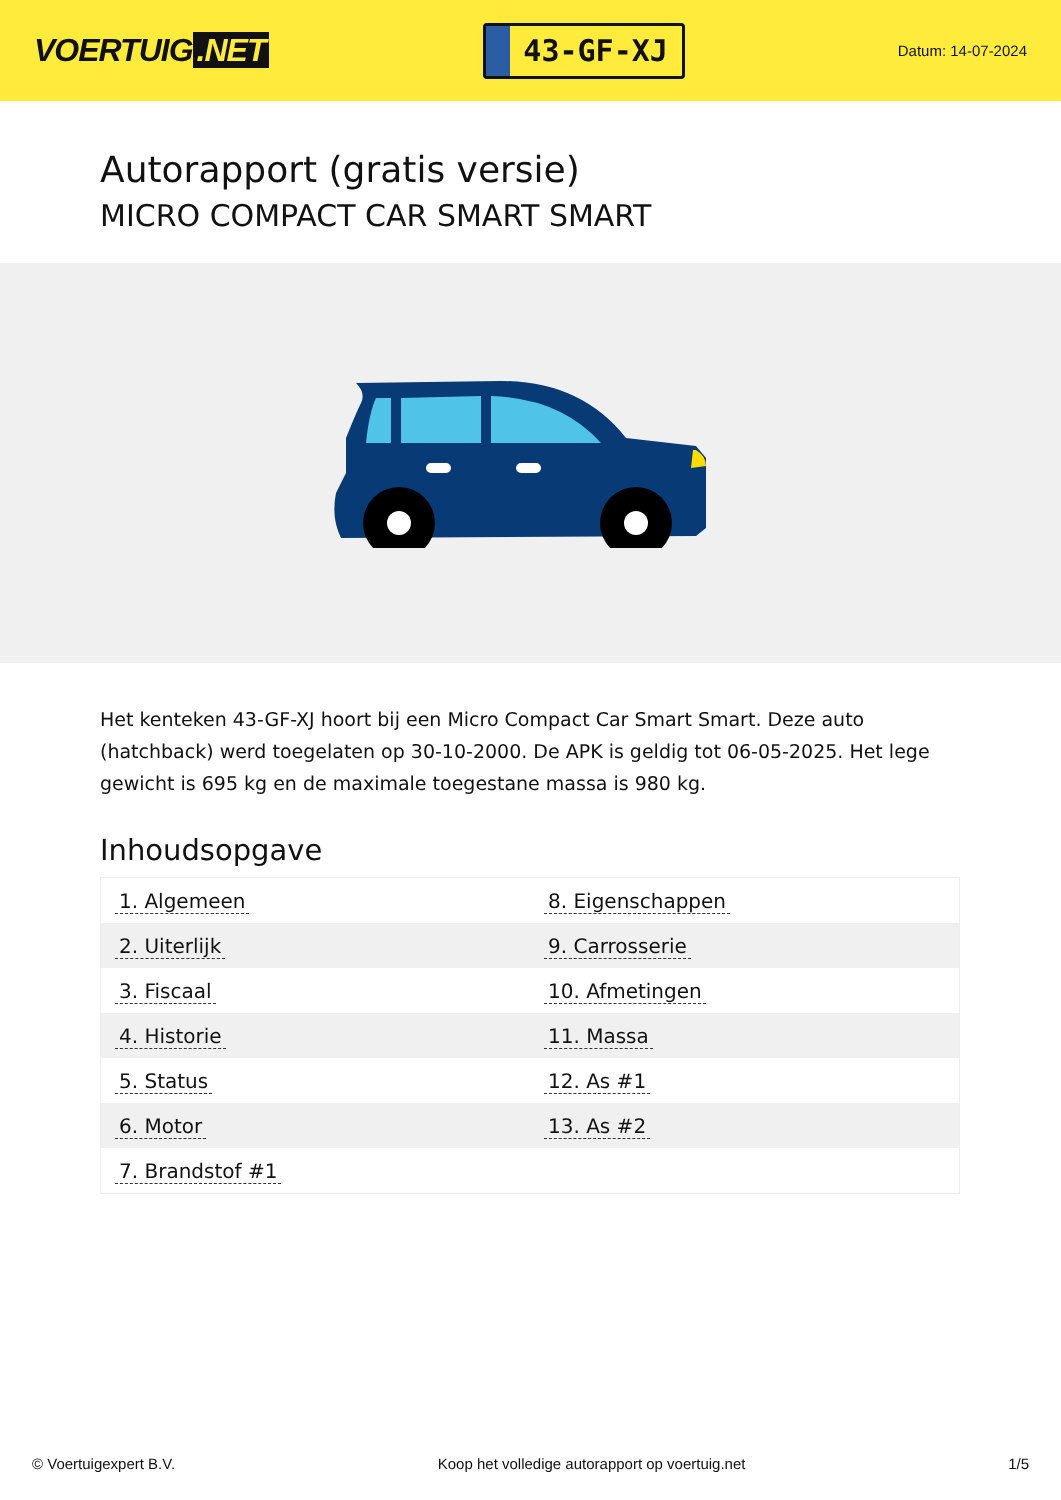VOERTUIG.NET
43-GF-XJ
Datum: 14-07-2024
Autorapport (gratis versie)
MICRO COMPACT CAR SMART SMART
Het kenteken 43-GF-XJ hoort bij een Micro Compact Car Smart Smart. Deze auto (hatchback) werd toegelaten op 30-10-2000. De APK is geldig tot 06-05-2025. Het lege gewicht is 695 kg en de maximale toegestane massa is 980 kg.
Inhoudsopgave
| 1. Algemeen | 8. Eigenschappen |
| 2. Uiterlijk | 9. Carrosserie |
| 3. Fiscaal | 10. Afmetingen |
| 4. Historie | 11. Massa |
| 5. Status | 12. As #1 |
| 6. Motor | 13. As #2 |
| 7. Brandstof #1 | |
© Voertuigexpert B.V. Koop het volledige autorapport op voertuig.net 1/5